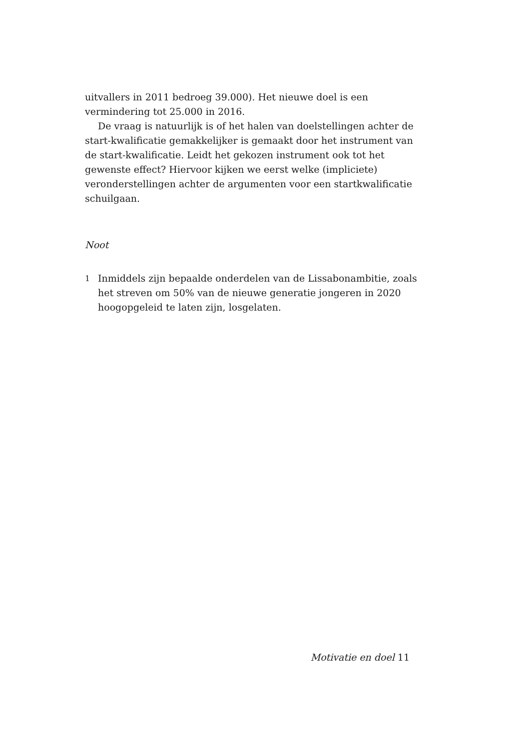uitvallers in 2011 bedroeg 39.000). Het nieuwe doel is een vermindering tot 25.000 in 2016.
De vraag is natuurlijk is of het halen van doelstellingen achter de start-kwalificatie gemakkelijker is gemaakt door het instrument van de start-kwalificatie. Leidt het gekozen instrument ook tot het gewenste effect? Hiervoor kijken we eerst welke (impliciete) veronderstellingen achter de argumenten voor een startkwalificatie schuilgaan.
Noot
1 Inmiddels zijn bepaalde onderdelen van de Lissabonambitie, zoals het streven om 50% van de nieuwe generatie jongeren in 2020 hoogopgeleid te laten zijn, losgelaten.
Motivatie en doel 11